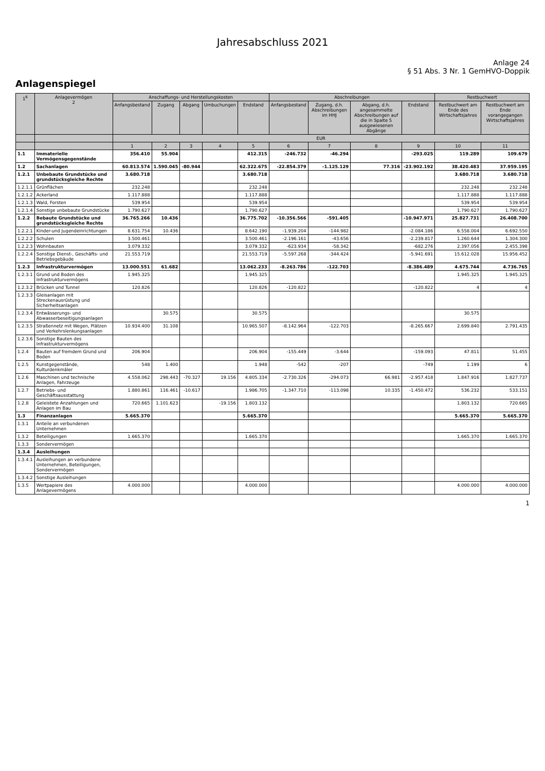Jahresabschluss 2021
Anlage 24
§ 51 Abs. 3 Nr. 1 GemHVO-Doppik
Anlagenspiegel
| 1<sup>6</sup> | Anlagevermögen 2 | Anschaffungs- und Herstellungskosten | | | | | Abschreibungen | | | | Restbuchwert | |
| --- | --- | --- | --- | --- | --- | --- | --- | --- | --- | --- | --- | --- |
| | | Anfangsbestand | Zugang | Abgang | Umbuchungen | Endstand | Anfangsbestand | Zugang, d.h. Abschreibungen im HHJ | Abgang, d.h. angesammelte Abschreibungen auf die in Spalte 5 ausgewiesenen Abgänge | Endstand | Restbuchwert am Ende des Wirtschaftsjahres | Restbuchwert am Ende vorangegangen Wirtschaftsjahres |
| | | EUR | | | | | | | | | | |
| | | 1 | 2 | 3 | 4 | 5 | 6 | 7 | 8 | 9 | 10 | 11 |
| 1.1 | Immaterielle Vermögensgegenstände | 356.410 | 55.904 | | | 412.315 | -246.732 | -46.294 | | -293.025 | 119.289 | 109.679 |
| 1.2 | Sachanlagen | 60.813.574 | 1.590.045 | -80.944 | | 62.322.675 | -22.854.379 | -1.125.129 | 77.316 | -23.902.192 | 38.420.483 | 37.959.195 |
| 1.2.1 | Unbebaute Grundstücke und grundstücksgleiche Rechte | 3.680.718 | | | | 3.680.718 | | | | | 3.680.718 | 3.680.718 |
| 1.2.1.1 | Grünflächen | 232.248 | | | | 232.248 | | | | | 232.248 | 232.248 |
| 1.2.1.2 | Ackerland | 1.117.888 | | | | 1.117.888 | | | | | 1.117.888 | 1.117.888 |
| 1.2.1.3 | Wald, Forsten | 539.954 | | | | 539.954 | | | | | 539.954 | 539.954 |
| 1.2.1.4 | Sonstige unbebaute Grundstücke | 1.790.627 | | | | 1.790.627 | | | | | 1.790.627 | 1.790.627 |
| 1.2.2 | Bebaute Grundstücke und grundstücksgleiche Rechte | 36.765.266 | 10.436 | | | 36.775.702 | -10.356.566 | -591.405 | | -10.947.971 | 25.827.731 | 26.408.700 |
| 1.2.2.1 | Kinder-und Jugendeinrichtungen | 8.631.754 | 10.436 | | | 8.642.190 | -1.939.204 | -144.982 | | -2.084.186 | 6.558.004 | 6.692.550 |
| 1.2.2.2 | Schulen | 3.500.461 | | | | 3.500.461 | -2.196.161 | -43.656 | | -2.239.817 | 1.260.644 | 1.304.300 |
| 1.2.2.3 | Wohnbauten | 3.079.332 | | | | 3.079.332 | -623.934 | -58.342 | | -682.276 | 2.397.056 | 2.455.398 |
| 1.2.2.4 | Sonstige Dienst-, Geschäfts- und Betriebsgebäude | 21.553.719 | | | | 21.553.719 | -5.597.268 | -344.424 | | -5.941.691 | 15.612.028 | 15.956.452 |
| 1.2.3 | Infrastrukturvermögen | 13.000.551 | 61.682 | | | 13.062.233 | -8.263.786 | -122.703 | | -8.386.489 | 4.675.744 | 4.736.765 |
| 1.2.3.1 | Grund und Boden des Infrastrukturvermögens | 1.945.325 | | | | 1.945.325 | | | | | 1.945.325 | 1.945.325 |
| 1.2.3.2 | Brücken und Tunnel | 120.826 | | | | 120.826 | -120.822 | | | -120.822 | 4 | 4 |
| 1.2.3.3 | Gleisanlagen mit Streckenausrüstung und Sicherheitsanlagen | | | | | | | | | | | |
| 1.2.3.4 | Entwässerungs- und Abwasserbeseitigungsanlagen | | 30.575 | | | 30.575 | | | | | 30.575 | |
| 1.2.3.5 | Straßennetz mit Wegen, Plätzen und Verkehrslenkungsanlagen | 10.934.400 | 31.108 | | | 10.965.507 | -8.142.964 | -122.703 | | -8.265.667 | 2.699.840 | 2.791.435 |
| 1.2.3.6 | Sonstige Bauten des Infrastrukturvermögens | | | | | | | | | | | |
| 1.2.4 | Bauten auf fremdem Grund und Boden | 206.904 | | | | 206.904 | -155.449 | -3.644 | | -159.093 | 47.811 | 51.455 |
| 1.2.5 | Kunstgegenstände, Kulturdenkmäler | 548 | 1.400 | | | 1.948 | -542 | -207 | | -749 | 1.199 | 6 |
| 1.2.6 | Maschinen und technische Anlagen, Fahrzeuge | 4.558.062 | 298.443 | -70.327 | 19.156 | 4.805.334 | -2.730.326 | -294.073 | 66.981 | -2.957.418 | 1.847.916 | 1.827.737 |
| 1.2.7 | Betriebs- und Geschäftsausstattung | 1.880.861 | 116.461 | -10.617 | | 1.986.705 | -1.347.710 | -113.098 | 10.335 | -1.450.472 | 536.232 | 533.151 |
| 1.2.8 | Geleistete Anzahlungen und Anlagen im Bau | 720.665 | 1.101.623 | | -19.156 | 1.803.132 | | | | | 1.803.132 | 720.665 |
| 1.3 | Finanzanlagen | 5.665.370 | | | | 5.665.370 | | | | | 5.665.370 | 5.665.370 |
| 1.3.1 | Anteile an verbundenen Unternehmen | | | | | | | | | | | |
| 1.3.2 | Beteiligungen | 1.665.370 | | | | 1.665.370 | | | | | 1.665.370 | 1.665.370 |
| 1.3.3 | Sondervermögen | | | | | | | | | | | |
| 1.3.4 | Ausleihungen | | | | | | | | | | | |
| 1.3.4.1 | Ausleihungen an verbundene Unternehmen, Beteiligungen, Sondervermögen | | | | | | | | | | | |
| 1.3.4.2 | Sonstige Ausleihungen | | | | | | | | | | | |
| 1.3.5 | Wertpapiere des Anlagevermögens | 4.000.000 | | | | 4.000.000 | | | | | 4.000.000 | 4.000.000 |
1